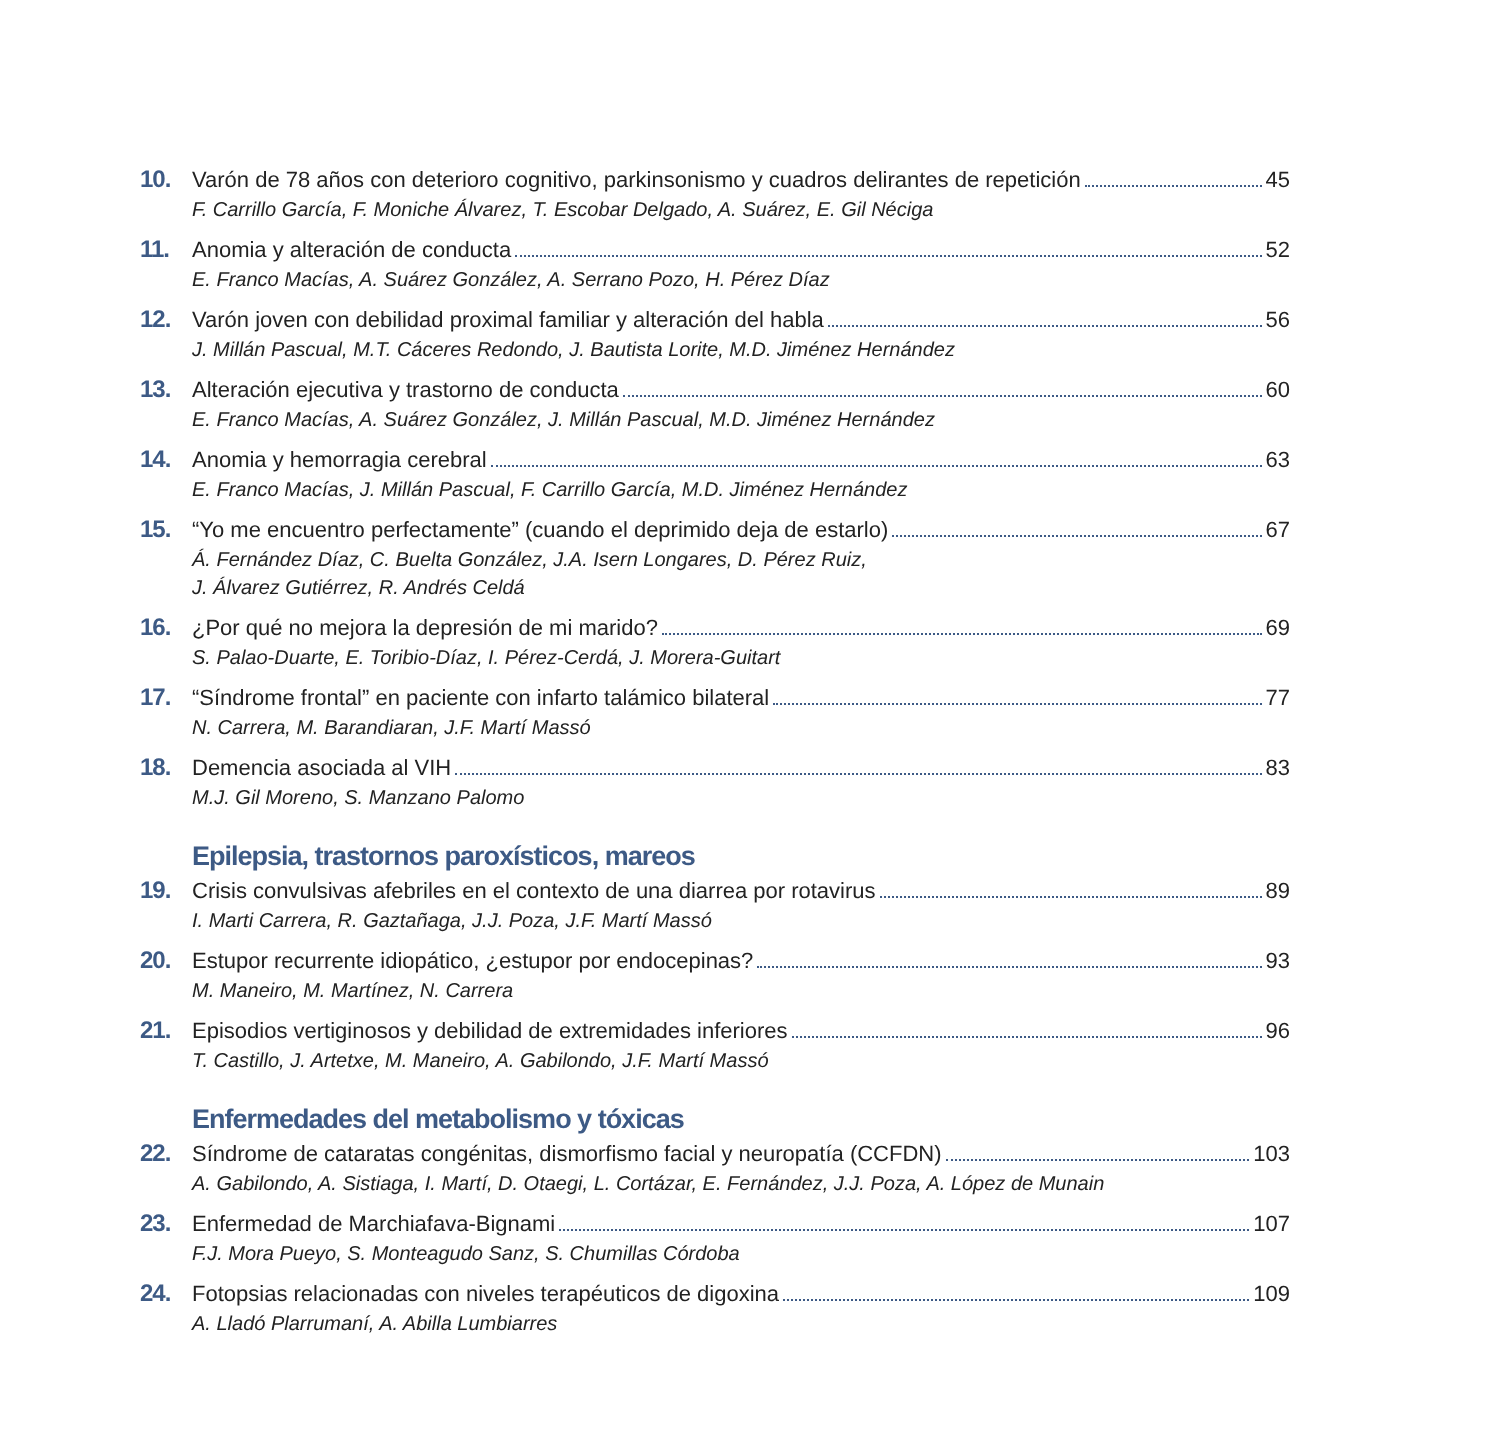10.
Varón de 78 años con deterioro cognitivo, parkinsonismo y cuadros delirantes de repetición 45
F. Carrillo García, F. Moniche Álvarez, T. Escobar Delgado, A. Suárez, E. Gil Néciga
11.
Anomia y alteración de conducta 52
E. Franco Macías, A. Suárez González, A. Serrano Pozo, H. Pérez Díaz
12.
Varón joven con debilidad proximal familiar y alteración del habla 56
J. Millán Pascual, M.T. Cáceres Redondo, J. Bautista Lorite, M.D. Jiménez Hernández
13.
Alteración ejecutiva y trastorno de conducta 60
E. Franco Macías, A. Suárez González, J. Millán Pascual, M.D. Jiménez Hernández
14.
Anomia y hemorragia cerebral 63
E. Franco Macías, J. Millán Pascual, F. Carrillo García, M.D. Jiménez Hernández
15.
“Yo me encuentro perfectamente” (cuando el deprimido deja de estarlo) 67
Á. Fernández Díaz, C. Buelta González, J.A. Isern Longares, D. Pérez Ruiz,
J. Álvarez Gutiérrez, R. Andrés Celdá
16.
¿Por qué no mejora la depresión de mi marido? 69
S. Palao-Duarte, E. Toribio-Díaz, I. Pérez-Cerdá, J. Morera-Guitart
17.
“Síndrome frontal” en paciente con infarto talámico bilateral 77
N. Carrera, M. Barandiaran, J.F. Martí Massó
18.
Demencia asociada al VIH 83
M.J. Gil Moreno, S. Manzano Palomo
Epilepsia, trastornos paroxísticos, mareos
19.
Crisis convulsivas afebriles en el contexto de una diarrea por rotavirus 89
I. Marti Carrera, R. Gaztañaga, J.J. Poza, J.F. Martí Massó
20.
Estupor recurrente idiopático, ¿estupor por endocepinas? 93
M. Maneiro, M. Martínez, N. Carrera
21.
Episodios vertiginosos y debilidad de extremidades inferiores 96
T. Castillo, J. Artetxe, M. Maneiro, A. Gabilondo, J.F. Martí Massó
Enfermedades del metabolismo y tóxicas
22.
Síndrome de cataratas congénitas, dismorfismo facial y neuropatía (CCFDN) 103
A. Gabilondo, A. Sistiaga, I. Martí, D. Otaegi, L. Cortázar, E. Fernández, J.J. Poza, A. López de Munain
23.
Enfermedad de Marchiafava-Bignami 107
F.J. Mora Pueyo, S. Monteagudo Sanz, S. Chumillas Córdoba
24.
Fotopsias relacionadas con niveles terapéuticos de digoxina 109
A. Lladó Plarrumaní, A. Abilla Lumbiarres